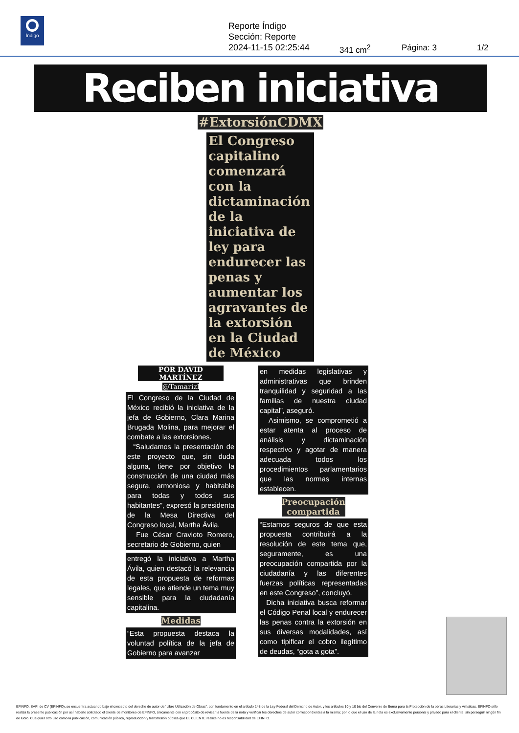Índigo
Reporte Índigo
Sección: Reporte
2024-11-15 02:25:44
341 cm<sup>2</sup> Página: 3 1/2
Reciben iniciativa
#ExtorsiónCDMX
El Congreso capitalino comenzará con la dictaminación de la iniciativa de ley para endurecer las penas y aumentar los agravantes de la extorsión en la Ciudad de México
POR DAVID MARTÍNEZ
@TamarizDav
El Congreso de la Ciudad de México recibió la iniciativa de la jefa de Gobierno, Clara Marina Brugada Molina, para mejorar el combate a las extorsiones.
“Saludamos la presentación de este proyecto que, sin duda alguna, tiene por objetivo la construcción de una ciudad más segura, armoniosa y habitable para todas y todos sus habitantes”, expresó la presidenta de la Mesa Directiva del Congreso local, Martha Ávila.
Fue César Cravioto Romero, secretario de Gobierno, quien
entregó la iniciativa a Martha Ávila, quien destacó la relevancia de esta propuesta de reformas legales, que atiende un tema muy sensible para la ciudadanía capitalina.
Medidas
“Esta propuesta destaca la voluntad política de la jefa de Gobierno para avanzar
en medidas legislativas y administrativas que brinden tranquilidad y seguridad a las familias de nuestra ciudad capital”, aseguró.
Asimismo, se comprometió a estar atenta al proceso de análisis y dictaminación respectivo y agotar de manera adecuada todos los procedimientos parlamentarios que las normas internas establecen.
Preocupación compartida
“Estamos seguros de que esta propuesta contribuirá a la resolución de este tema que, seguramente, es una preocupación compartida por la ciudadanía y las diferentes fuerzas políticas representadas en este Congreso”, concluyó.
Dicha iniciativa busca reformar el Código Penal local y endurecer las penas contra la extorsión en sus diversas modalidades, así como tipificar el cobro ilegítimo de deudas, “gota a gota”.
EFINFO, SAPI de CV (EFINFO), se encuentra actuando bajo el concepto del derecho de autor de “Libre Utilización de Obras”, con fundamento en el artículo 148 de la Ley Federal del Derecho de Autor, y los artículos 10 y 10 bis del Convenio de Berna para la Protección de la obras Literarias y Artísticas. EFINFO sólo realiza la presente publicación por así haberlo solicitado el cliente de monitoreo de EFINFO, únicamente con el propósito de revisar la fuente de la nota y verificar los derechos de autor correspondientes a la misma; por lo que el uso de la nota es exclusivamente personal y privado para el cliente, sin perseguir ningún fin de lucro. Cualquier otro uso como la publicación, comunicación pública, reproducción y transmisión pública que EL CLIENTE realice no es responsabilidad de EFINFO.